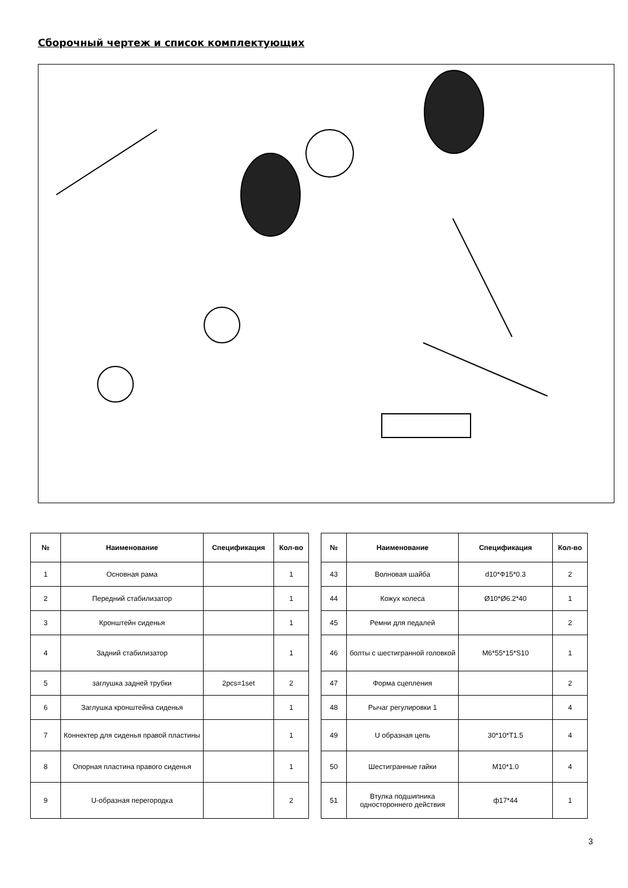Сборочный чертеж и список комплектующих
| № | Наименование | Спецификация | Кол-во |
| --- | --- | --- | --- |
| 1 | Основная рама | | 1 |
| 2 | Передний стабилизатор | | 1 |
| 3 | Кронштейн сиденья | | 1 |
| 4 | Задний стабилизатор | | 1 |
| 5 | заглушка задней трубки | 2pcs=1set | 2 |
| 6 | Заглушка кронштейна сиденья | | 1 |
| 7 | Коннектер для сиденья правой пластины | | 1 |
| 8 | Опорная пластина правого сиденья | | 1 |
| 9 | U-образная перегородка | | 2 |
| № | Наименование | Спецификация | Кол-во |
| --- | --- | --- | --- |
| 43 | Волновая шайба | d10*Ф15*0.3 | 2 |
| 44 | Кожух колеса | Ø10*Ø6.2*40 | 1 |
| 45 | Ремни для педалей | | 2 |
| 46 | болты с шестигранной головкой | M6*55*15*S10 | 1 |
| 47 | Форма сцепления | | 2 |
| 48 | Рычаг регулировки 1 | | 4 |
| 49 | U образная цепь | 30*10*T1.5 | 4 |
| 50 | Шестигранные гайки | M10*1.0 | 4 |
| 51 | Втулка подшипника одностороннего действия | ф17*44 | 1 |
3